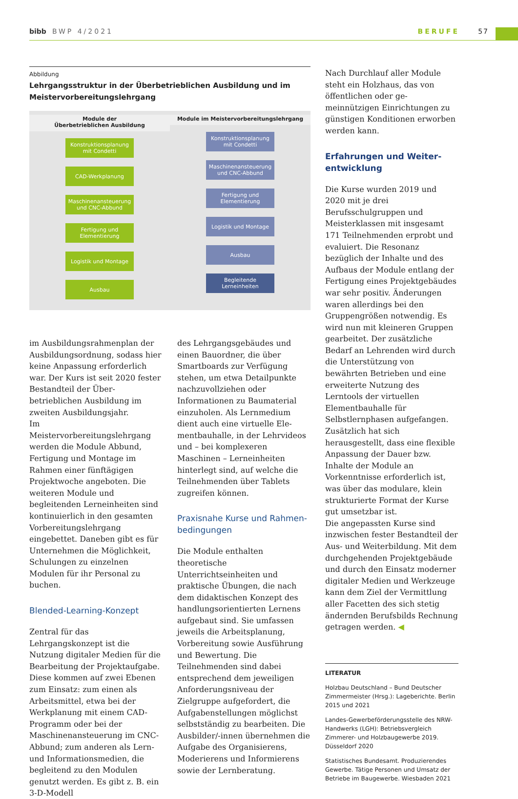bibb BWP 4/2021 BERUFE 57
Abbildung
Lehrgangsstruktur in der Überbetrieblichen Ausbildung und im Meister­vorbereitungslehrgang
Module der
Überbetrieblichen Ausbildung
Konstruktionsplanung mit Condetti
CAD-Werkplanung
Maschinenansteuerung und CNC-Abbund
Fertigung und Elementierung
Logistik und Montage
Ausbau
Module im Meister­vorbereitungslehrgang
Konstruktionsplanung mit Condetti
Maschinenansteuerung und CNC-Abbund
Fertigung und Elementierung
Logistik und Montage
Ausbau
Begleitende Lerneinheiten
im Ausbildungsrahmenplan der Aus­bildungsordnung, sodass hier keine Anpassung erforderlich war. Der Kurs ist seit 2020 fester Bestandteil der Über­betrieblichen Ausbildung im zweiten Ausbildungsjahr.
Im Meistervorbereitungslehrgang wer­den die Module Abbund, Fertigung und Montage im Rahmen einer fünftägigen Projektwoche angeboten. Die weiteren Module und begleitenden Lerneinhei­ten sind kontinuierlich in den gesam­ten Vorbereitungslehrgang eingebettet. Daneben gibt es für Unternehmen die Möglichkeit, Schulungen zu einzelnen Modulen für ihr Personal zu buchen.
Blended-Learning-Konzept
Zentral für das Lehrgangskonzept ist die Nutzung digitaler Medien für die Bearbeitung der Projektaufgabe. Diese kommen auf zwei Ebenen zum Einsatz: zum einen als Arbeitsmittel, etwa bei der Werkplanung mit einem CAD-Pro­gramm oder bei der Maschinenansteu­erung im CNC-Abbund; zum anderen als Lern- und Informationsmedien, die begleitend zu den Modulen genutzt werden. Es gibt z. B. ein 3-D-Modell
des Lehrgangsgebäudes und einen Bau­ordner, die über Smartboards zur Ver­fügung stehen, um etwa Detailpunkte nachzuvollziehen oder Informationen zu Baumaterial einzuholen. Als Lern­medium dient auch eine virtuelle Ele­mentbauhalle, in der Lehrvideos und – bei komplexeren Maschinen – Lern­einheiten hinterlegt sind, auf welche die Teilnehmenden über Tablets zugreifen können.
Praxisnahe Kurse und Rahmen­bedingungen
Die Module enthalten theoretische Unterrichtseinheiten und praktische Übungen, die nach dem didaktischen Konzept des handlungsorientierten Lernens aufgebaut sind. Sie umfassen jeweils die Arbeitsplanung, Vorberei­tung sowie Ausführung und Bewertung. Die Teilnehmenden sind dabei entspre­chend dem jeweiligen Anforderungs­niveau der Zielgruppe aufgefordert, die Aufgabenstellungen möglichst selbstständig zu bearbeiten. Die Aus­bilder/-innen übernehmen die Aufgabe des Organisierens, Moderierens und Informierens sowie der Lernberatung.
Nach Durchlauf aller Module steht ein Holzhaus, das von öffentlichen oder ge­meinnützigen Einrichtungen zu güns­tigen Konditionen erworben werden kann.
Erfahrungen und Weiter­entwicklung
Die Kurse wurden 2019 und 2020 mit je drei Berufsschulgruppen und Meisterklassen mit insgesamt 171 Teil­nehmenden erprobt und evaluiert. Die Resonanz bezüglich der Inhalte und des Aufbaus der Module entlang der Fertigung eines Projektgebäudes war sehr positiv. Änderungen waren allerdings bei den Gruppengrößen notwendig. Es wird nun mit kleineren Gruppen gearbeitet. Der zusätzliche Bedarf an Lehrenden wird durch die Unterstützung von bewährten Betrie­ben und eine erweiterte Nutzung des Lerntools der virtuellen Elementbau­halle für Selbstlernphasen aufgefangen. Zusätzlich hat sich herausgestellt, dass eine flexible Anpassung der Dauer bzw. Inhalte der Module an Vorkenntnisse erforderlich ist, was über das modulare, klein strukturierte Format der Kurse gut umsetzbar ist.
Die angepassten Kurse sind inzwischen fester Bestandteil der Aus- und Wei­terbildung. Mit dem durchgehenden Projektgebäude und durch den Einsatz moderner digitaler Medien und Werk­zeuge kann dem Ziel der Vermittlung aller Facetten des sich stetig ändern­den Berufsbilds Rechnung getragen werden. ◀
LITERATUR
Holzbau Deutschland – Bund Deutscher Zimmermeister (Hrsg.): Lageberichte. Berlin 2015 und 2021
Landes-Gewerbeförderungsstelle des NRW-Handwerks (LGH): Betriebsvergleich Zimmerer- und Holzbaugewerbe 2019. Düsseldorf 2020
Statistisches Bundesamt. Produzierendes Gewerbe. Tätige Personen und Umsatz der Betriebe im Baugewerbe. Wiesbaden 2021